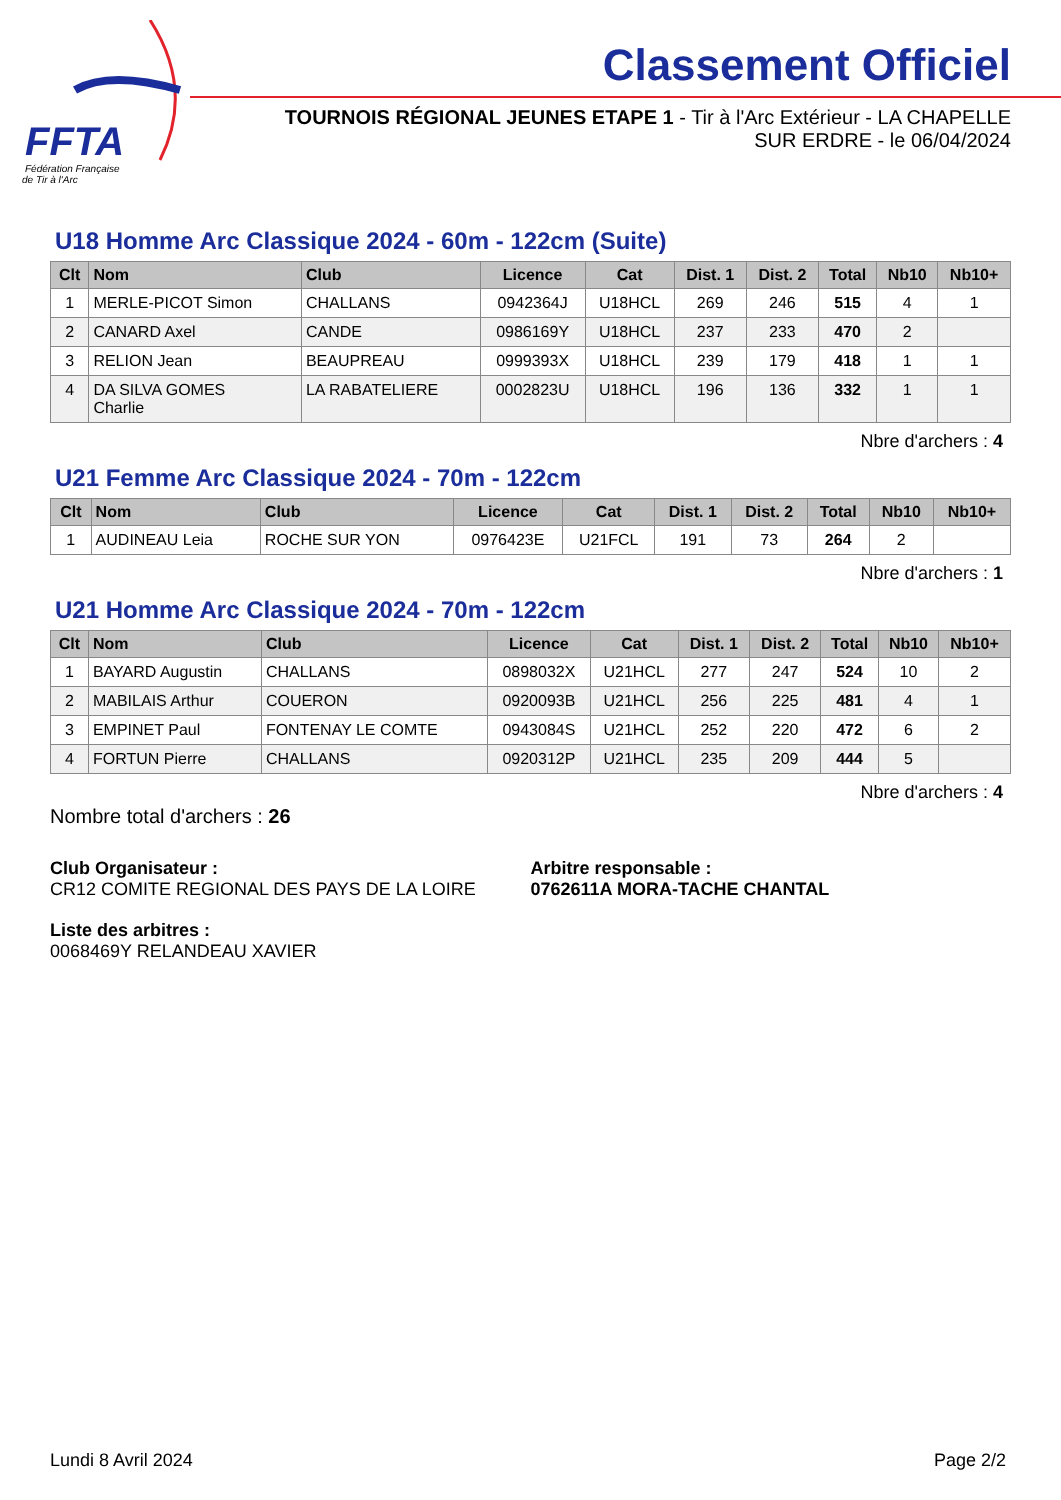FFTA
Fédération Française
de Tir à l'Arc
Classement Officiel
TOURNOIS RÉGIONAL JEUNES ETAPE 1 - Tir à l'Arc Extérieur - LA CHAPELLE SUR ERDRE - le 06/04/2024
U18 Homme Arc Classique 2024 - 60m - 122cm (Suite)
| Clt | Nom | Club | Licence | Cat | Dist. 1 | Dist. 2 | Total | Nb10 | Nb10+ |
| --- | --- | --- | --- | --- | --- | --- | --- | --- | --- |
| 1 | MERLE-PICOT Simon | CHALLANS | 0942364J | U18HCL | 269 | 246 | 515 | 4 | 1 |
| 2 | CANARD Axel | CANDE | 0986169Y | U18HCL | 237 | 233 | 470 | 2 | |
| 3 | RELION Jean | BEAUPREAU | 0999393X | U18HCL | 239 | 179 | 418 | 1 | 1 |
| 4 | DA SILVA GOMES Charlie | LA RABATELIERE | 0002823U | U18HCL | 196 | 136 | 332 | 1 | 1 |
Nbre d'archers : 4
U21 Femme Arc Classique 2024 - 70m - 122cm
| Clt | Nom | Club | Licence | Cat | Dist. 1 | Dist. 2 | Total | Nb10 | Nb10+ |
| --- | --- | --- | --- | --- | --- | --- | --- | --- | --- |
| 1 | AUDINEAU Leia | ROCHE SUR YON | 0976423E | U21FCL | 191 | 73 | 264 | 2 | |
Nbre d'archers : 1
U21 Homme Arc Classique 2024 - 70m - 122cm
| Clt | Nom | Club | Licence | Cat | Dist. 1 | Dist. 2 | Total | Nb10 | Nb10+ |
| --- | --- | --- | --- | --- | --- | --- | --- | --- | --- |
| 1 | BAYARD Augustin | CHALLANS | 0898032X | U21HCL | 277 | 247 | 524 | 10 | 2 |
| 2 | MABILAIS Arthur | COUERON | 0920093B | U21HCL | 256 | 225 | 481 | 4 | 1 |
| 3 | EMPINET Paul | FONTENAY LE COMTE | 0943084S | U21HCL | 252 | 220 | 472 | 6 | 2 |
| 4 | FORTUN Pierre | CHALLANS | 0920312P | U21HCL | 235 | 209 | 444 | 5 | |
Nbre d'archers : 4
Nombre total d'archers : 26
Club Organisateur :
CR12 COMITE REGIONAL DES PAYS DE LA LOIRE
Arbitre responsable :
0762611A MORA-TACHE CHANTAL
Liste des arbitres :
0068469Y RELANDEAU XAVIER
Lundi 8 Avril 2024 Page 2/2